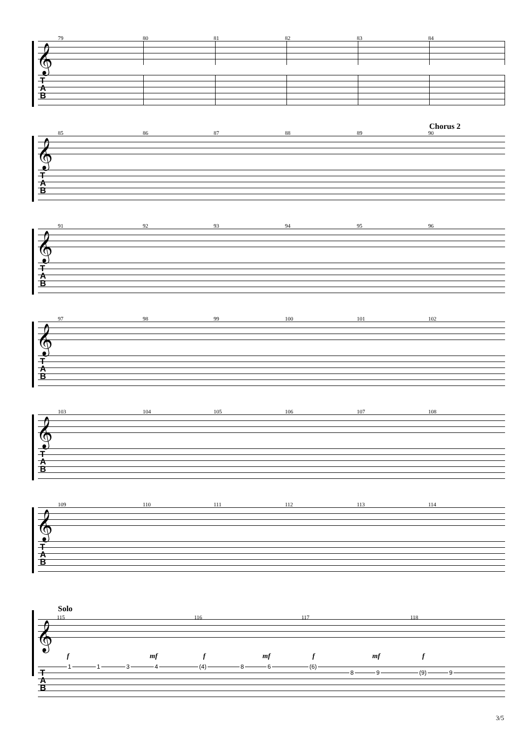𝄞
T
A
B
79 80 81 82 83 84
𝄞
T
A
B
Chorus 2
85 86 87 88 89 90
𝄞
T
A
B
91 92 93 94 95 96
𝄞
T
A
B
97 98 99 100 101 102
𝄞
T
A
B
103 104 105 106 107 108
𝄞
T
A
B
109 110 111 112 113 114
𝄞
T
A
B
Solo
115 116 117 118
f mf f mf f mf f
1 1 3 4 (4) 8 6 (6)
8 9 (9) 9
3/5